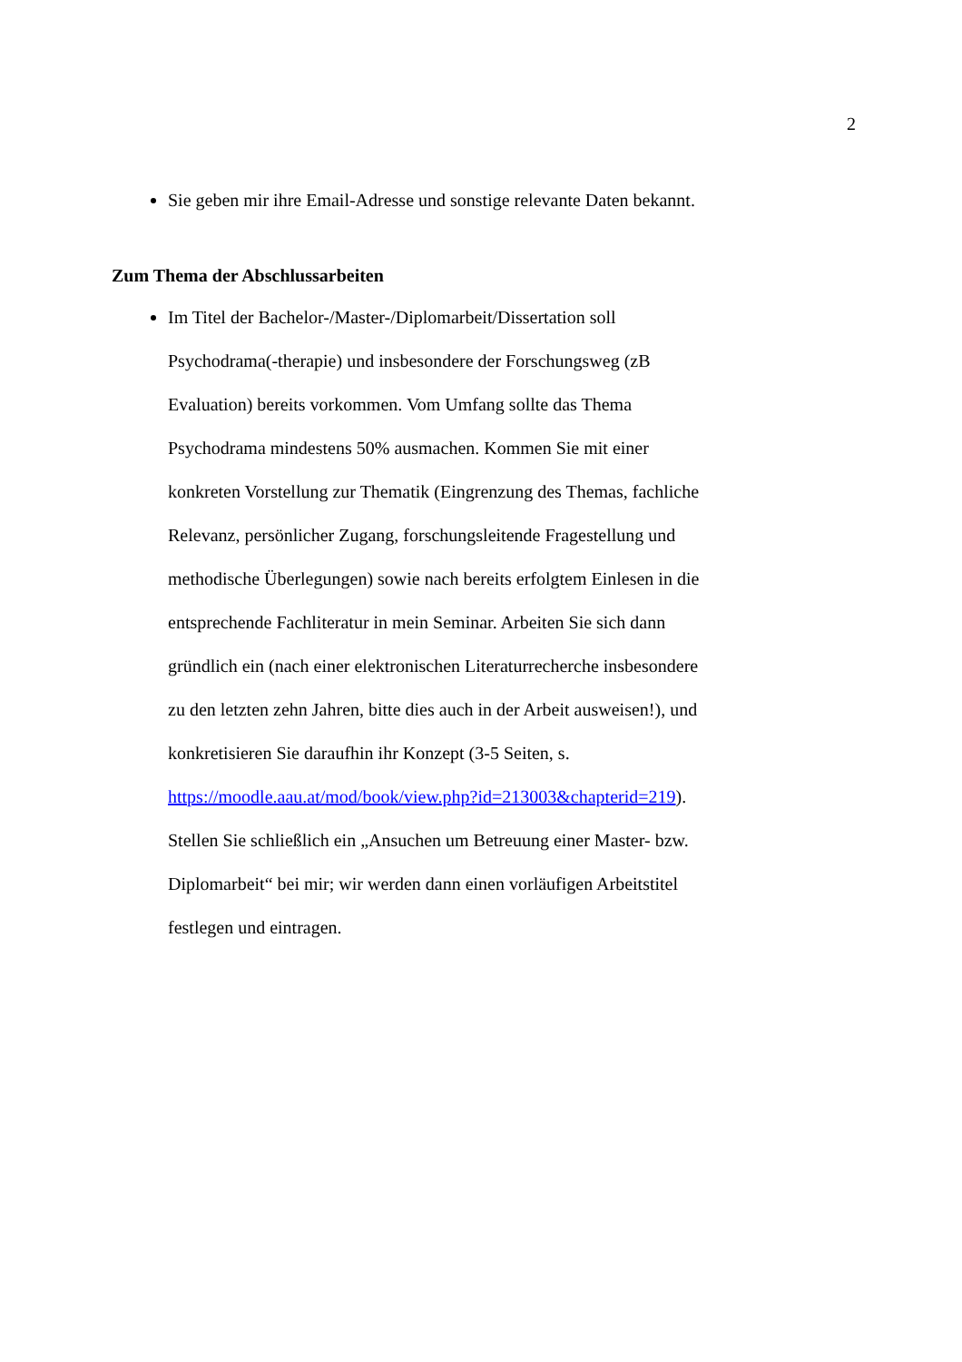2
Sie geben mir ihre Email-Adresse und sonstige relevante Daten bekannt.
Zum Thema der Abschlussarbeiten
Im Titel der Bachelor-/Master-/Diplomarbeit/Dissertation soll Psychodrama(-therapie) und insbesondere der Forschungsweg (zB Evaluation) bereits vorkommen. Vom Umfang sollte das Thema Psychodrama mindestens 50% ausmachen. Kommen Sie mit einer konkreten Vorstellung zur Thematik (Eingrenzung des Themas, fachliche Relevanz, persönlicher Zugang, forschungsleitende Fragestellung und methodische Überlegungen) sowie nach bereits erfolgtem Einlesen in die entsprechende Fachliteratur in mein Seminar. Arbeiten Sie sich dann gründlich ein (nach einer elektronischen Literaturrecherche insbesondere zu den letzten zehn Jahren, bitte dies auch in der Arbeit ausweisen!), und konkretisieren Sie daraufhin ihr Konzept (3-5 Seiten, s. https://moodle.aau.at/mod/book/view.php?id=213003&chapterid=219). Stellen Sie schließlich ein „Ansuchen um Betreuung einer Master- bzw. Diplomarbeit“ bei mir; wir werden dann einen vorläufigen Arbeitstitel festlegen und eintragen.